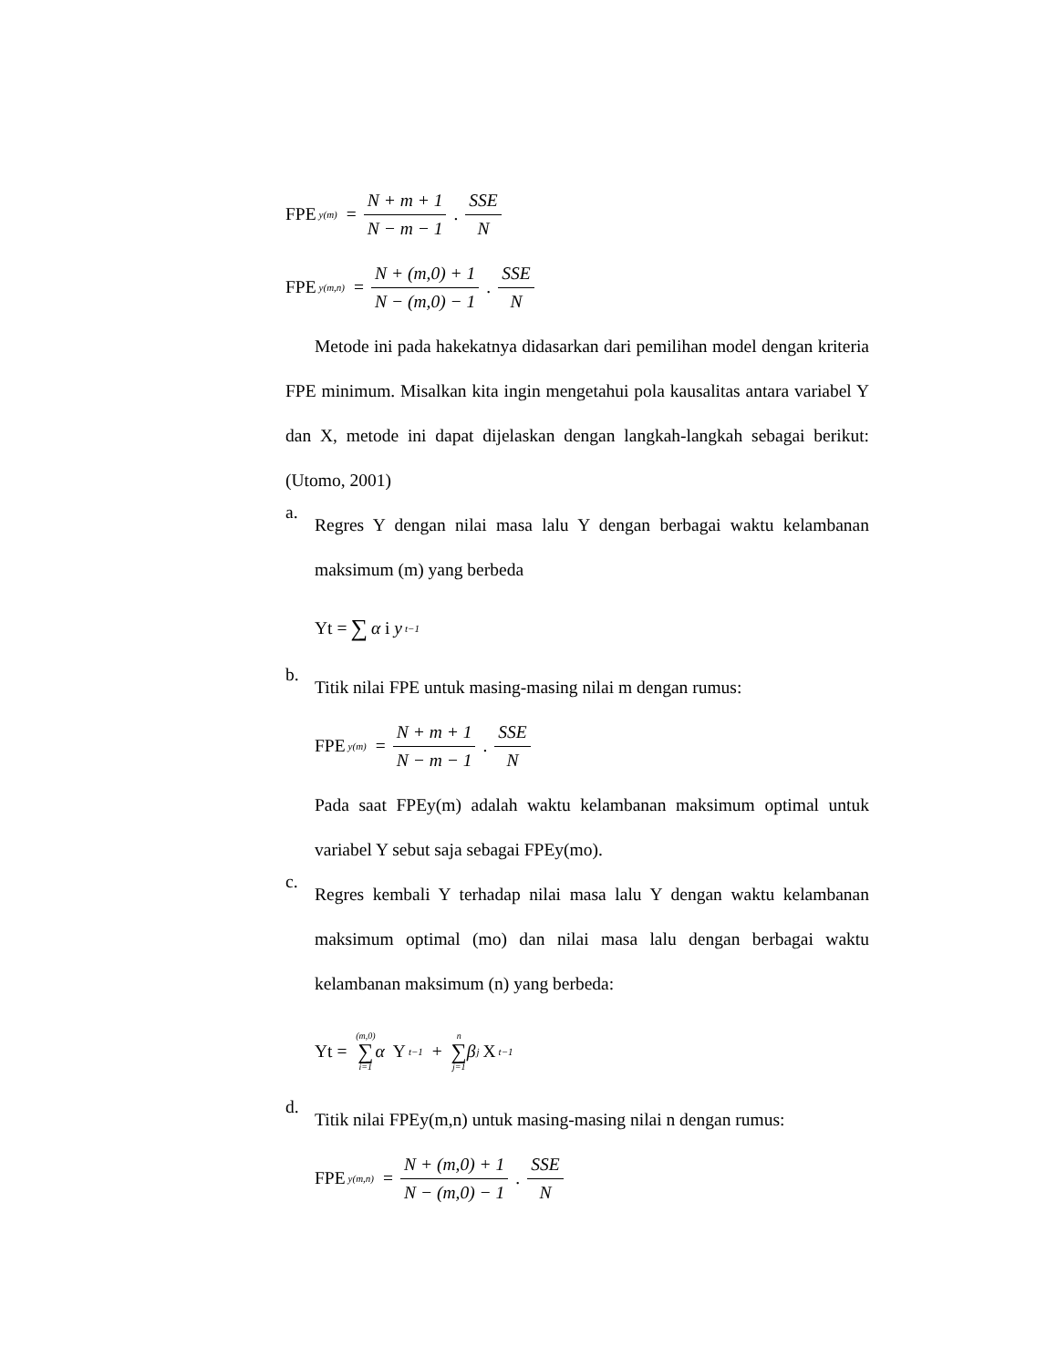FPE y(m) = N + m + 1 N − m − 1 . SSE N
FPE y(m,n) = N + (m,0) + 1 N − (m,0) − 1 . SSE N
Metode ini pada hakekatnya didasarkan dari pemilihan model dengan kriteria FPE minimum. Misalkan kita ingin mengetahui pola kausalitas antara variabel Y dan X, metode ini dapat dijelaskan dengan langkah-langkah sebagai berikut: (Utomo, 2001)
a.
Regres Y dengan nilai masa lalu Y dengan berbagai waktu kelambanan maksimum (m) yang berbeda
Yt = ∑ α i y t−1
b.
Titik nilai FPE untuk masing-masing nilai m dengan rumus:
FPE y(m) = N + m + 1 N − m − 1 . SSE N
Pada saat FPEy(m) adalah waktu kelambanan maksimum optimal untuk variabel Y sebut saja sebagai FPEy(mo).
c.
Regres kembali Y terhadap nilai masa lalu Y dengan waktu kelambanan maksimum optimal (mo) dan nilai masa lalu dengan berbagai waktu kelambanan maksimum (n) yang berbeda:
Yt = (m,0) ∑ i=1 α Y t−1 + n ∑ j=1 β j X t−1
d.
Titik nilai FPEy(m,n) untuk masing-masing nilai n dengan rumus:
FPE y(m,n) = N + (m,0) + 1 N − (m,0) − 1 . SSE N